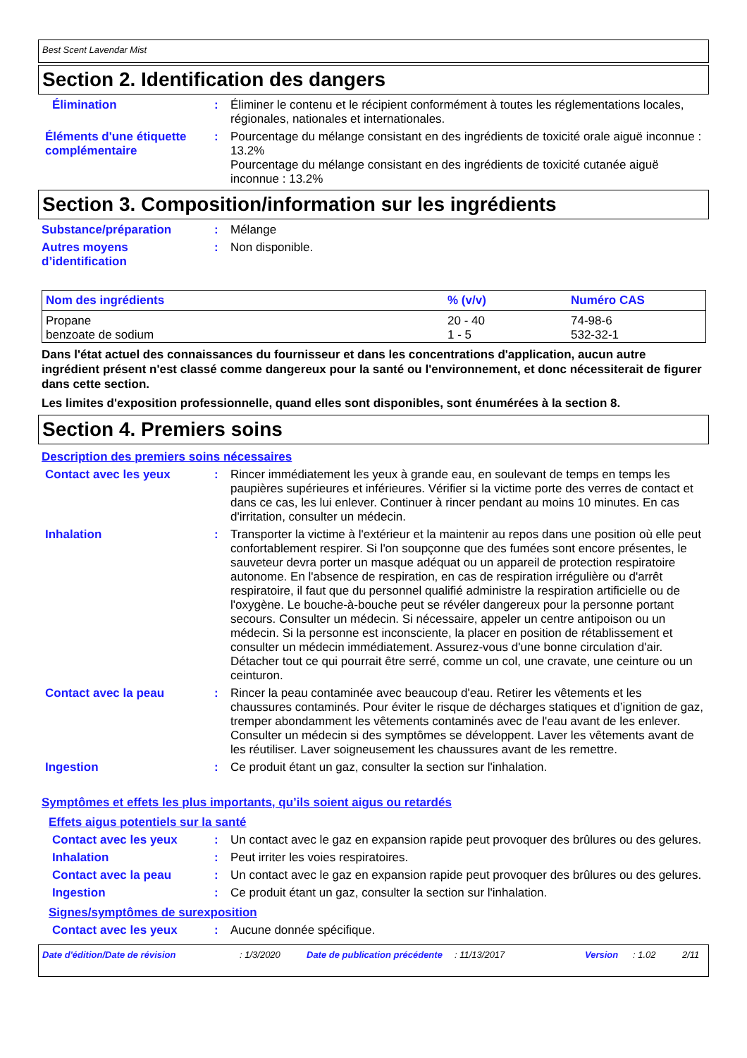Best Scent Lavendar Mist
Section 2. Identification des dangers
Élimination : Éliminer le contenu et le récipient conformément à toutes les réglementations locales, régionales, nationales et internationales.
Éléments d'une étiquette complémentaire
: Pourcentage du mélange consistant en des ingrédients de toxicité orale aiguë inconnue : 13.2%
Pourcentage du mélange consistant en des ingrédients de toxicité cutanée aiguë inconnue : 13.2%
Section 3. Composition/information sur les ingrédients
Substance/préparation : Mélange
Autres moyens d’identification
: Non disponible.
| Nom des ingrédients | % (v/v) | Numéro CAS |
| --- | --- | --- |
| Propane benzoate de sodium | 20 - 40 1 - 5 | 74-98-6 532-32-1 |
Dans l'état actuel des connaissances du fournisseur et dans les concentrations d'application, aucun autre ingrédient présent n'est classé comme dangereux pour la santé ou l'environnement, et donc nécessiterait de figurer dans cette section.
Les limites d'exposition professionnelle, quand elles sont disponibles, sont énumérées à la section 8.
Section 4. Premiers soins
Description des premiers soins nécessaires
Contact avec les yeux : Rincer immédiatement les yeux à grande eau, en soulevant de temps en temps les paupières supérieures et inférieures. Vérifier si la victime porte des verres de contact et dans ce cas, les lui enlever. Continuer à rincer pendant au moins 10 minutes. En cas d'irritation, consulter un médecin.
Inhalation : Transporter la victime à l'extérieur et la maintenir au repos dans une position où elle peut confortablement respirer. Si l'on soupçonne que des fumées sont encore présentes, le sauveteur devra porter un masque adéquat ou un appareil de protection respiratoire autonome. En l'absence de respiration, en cas de respiration irrégulière ou d'arrêt respiratoire, il faut que du personnel qualifié administre la respiration artificielle ou de l'oxygène. Le bouche-à-bouche peut se révéler dangereux pour la personne portant secours. Consulter un médecin. Si nécessaire, appeler un centre antipoison ou un médecin. Si la personne est inconsciente, la placer en position de rétablissement et consulter un médecin immédiatement. Assurez-vous d'une bonne circulation d'air. Détacher tout ce qui pourrait être serré, comme un col, une cravate, une ceinture ou un ceinturon.
Contact avec la peau : Rincer la peau contaminée avec beaucoup d'eau. Retirer les vêtements et les chaussures contaminés. Pour éviter le risque de décharges statiques et d’ignition de gaz, tremper abondamment les vêtements contaminés avec de l'eau avant de les enlever. Consulter un médecin si des symptômes se développent. Laver les vêtements avant de les réutiliser. Laver soigneusement les chaussures avant de les remettre.
Ingestion : Ce produit étant un gaz, consulter la section sur l'inhalation.
Symptômes et effets les plus importants, qu’ils soient aigus ou retardés
Effets aigus potentiels sur la santé
Contact avec les yeux : Un contact avec le gaz en expansion rapide peut provoquer des brûlures ou des gelures.
Inhalation : Peut irriter les voies respiratoires.
Contact avec la peau : Un contact avec le gaz en expansion rapide peut provoquer des brûlures ou des gelures.
Ingestion : Ce produit étant un gaz, consulter la section sur l'inhalation.
Signes/symptômes de surexposition
Contact avec les yeux : Aucune donnée spécifique.
Date d'édition/Date de révision: 1/3/2020 Date de publication précédente: 11/13/2017 Version: 1.02 2/11